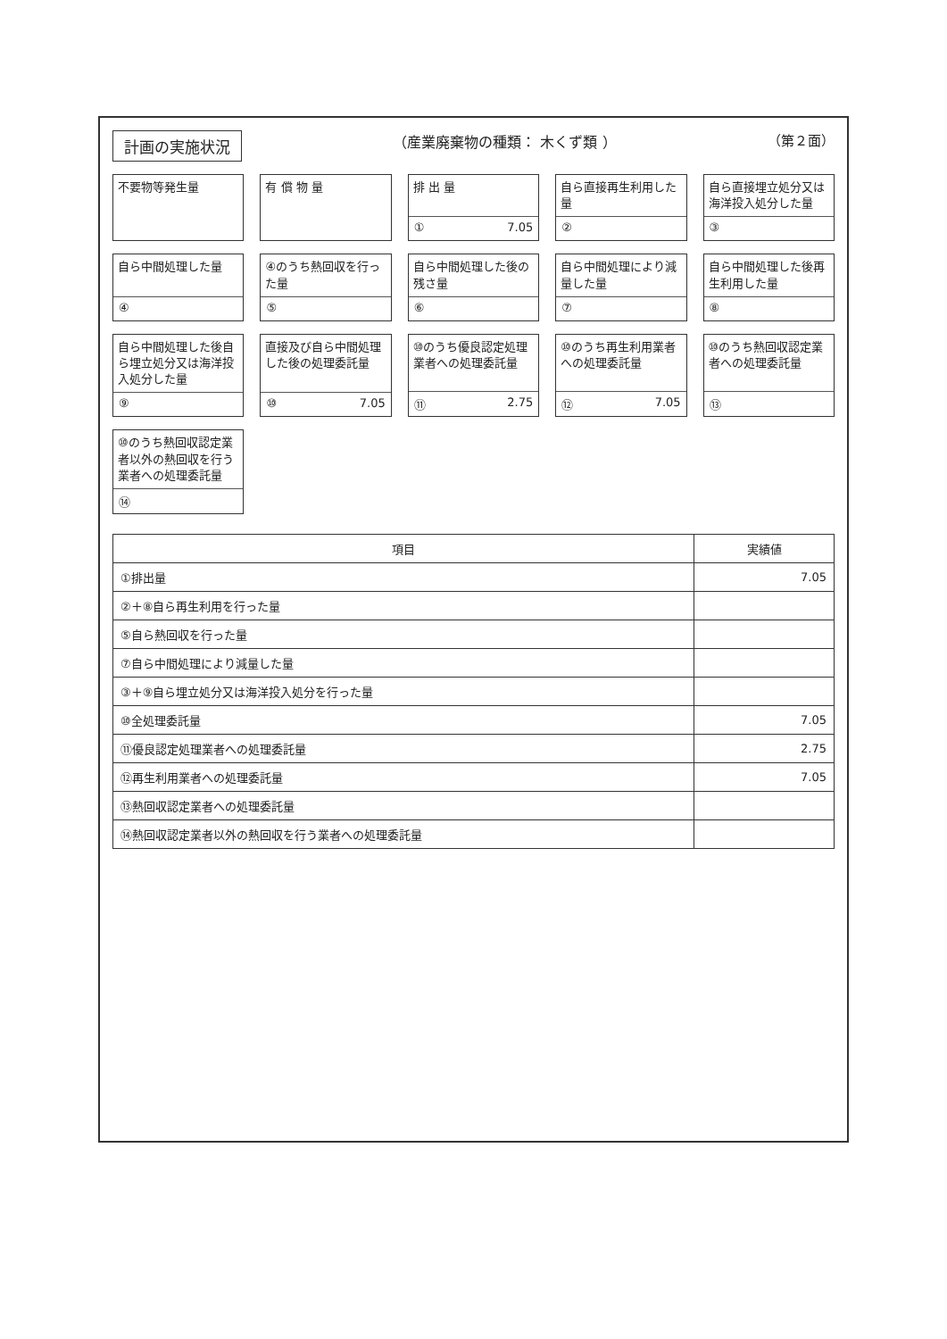計画の実施状況
（産業廃棄物の種類： 木くず類 ） （第２面）
不要物等発生量
有 償 物 量
排 出 量
① 7.05
自ら直接再生利用した量
②
自ら直接埋立処分又は海洋投入処分した量
③
自ら中間処理した量
④
④のうち熱回収を行った量
⑤
自ら中間処理した後の残さ量
⑥
自ら中間処理により減量した量
⑦
自ら中間処理した後再生利用した量
⑧
自ら中間処理した後自ら埋立処分又は海洋投入処分した量
⑨
直接及び自ら中間処理した後の処理委託量
⑩ 7.05
⑩のうち優良認定処理業者への処理委託量
⑪ 2.75
⑩のうち再生利用業者への処理委託量
⑫ 7.05
⑩のうち熱回収認定業者への処理委託量
⑬
⑩のうち熱回収認定業者以外の熱回収を行う業者への処理委託量
⑭
| 項目 | 実績値 |
| --- | --- |
| ①排出量 | 7.05 |
| ②＋⑧自ら再生利用を行った量 | |
| ⑤自ら熱回収を行った量 | |
| ⑦自ら中間処理により減量した量 | |
| ③＋⑨自ら埋立処分又は海洋投入処分を行った量 | |
| ⑩全処理委託量 | 7.05 |
| ⑪優良認定処理業者への処理委託量 | 2.75 |
| ⑫再生利用業者への処理委託量 | 7.05 |
| ⑬熱回収認定業者への処理委託量 | |
| ⑭熱回収認定業者以外の熱回収を行う業者への処理委託量 | |